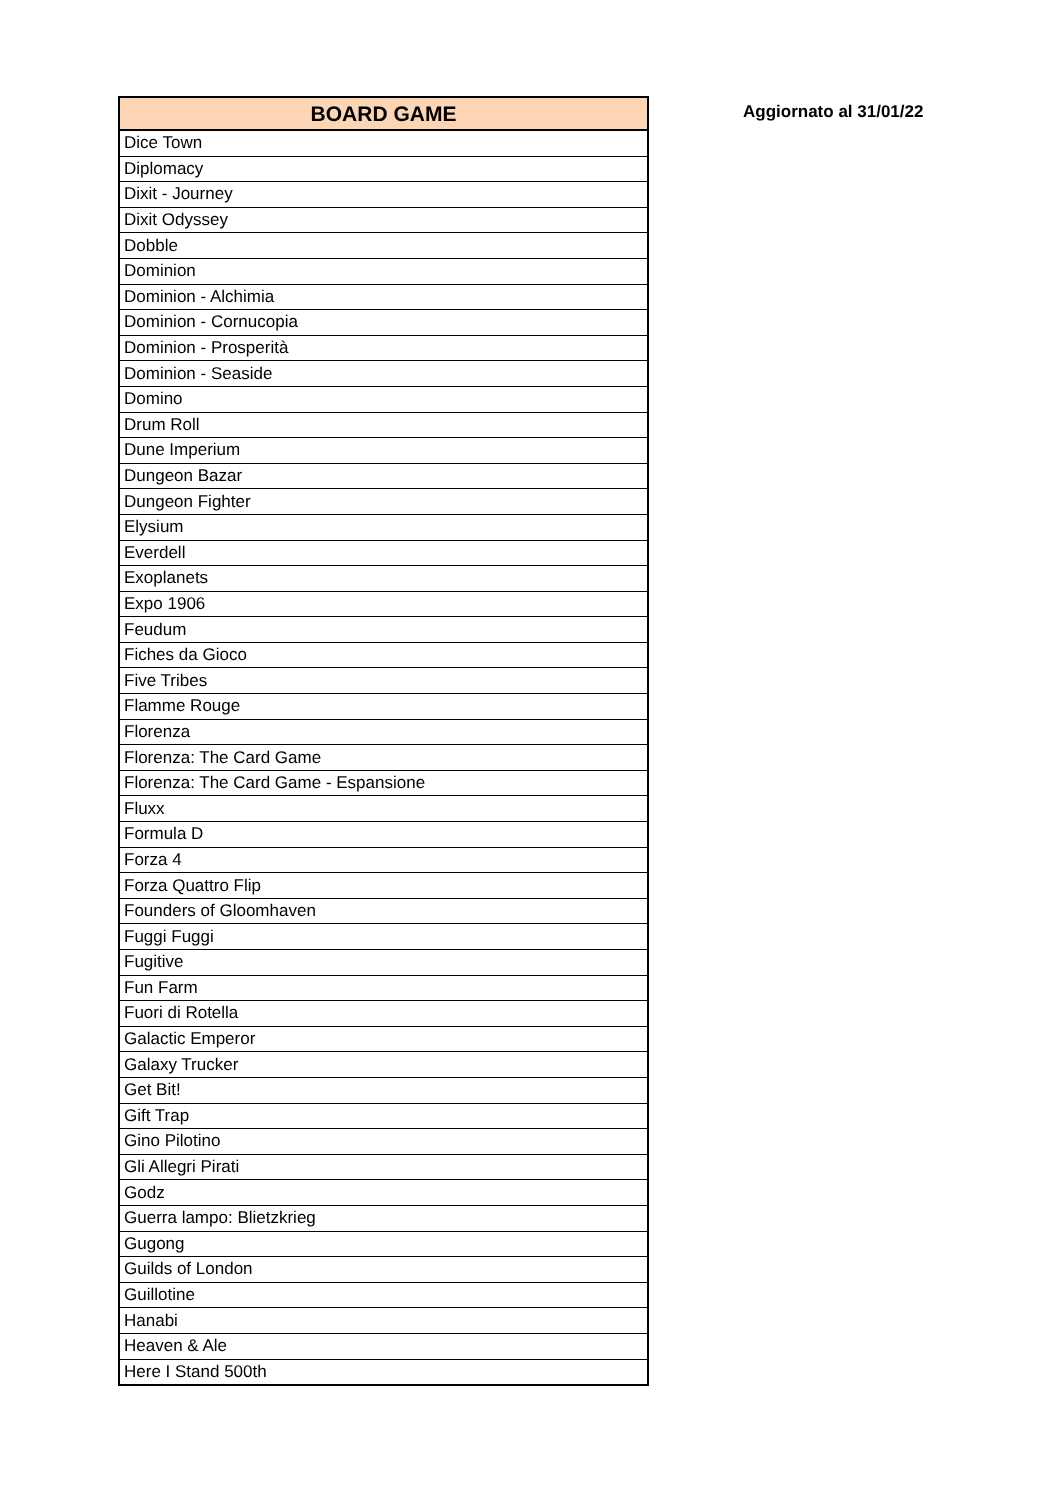| BOARD GAME |
| --- |
| Dice Town |
| Diplomacy |
| Dixit - Journey |
| Dixit Odyssey |
| Dobble |
| Dominion |
| Dominion - Alchimia |
| Dominion - Cornucopia |
| Dominion - Prosperità |
| Dominion - Seaside |
| Domino |
| Drum Roll |
| Dune Imperium |
| Dungeon Bazar |
| Dungeon Fighter |
| Elysium |
| Everdell |
| Exoplanets |
| Expo 1906 |
| Feudum |
| Fiches da Gioco |
| Five Tribes |
| Flamme Rouge |
| Florenza |
| Florenza: The Card Game |
| Florenza: The Card Game - Espansione |
| Fluxx |
| Formula D |
| Forza 4 |
| Forza Quattro Flip |
| Founders of Gloomhaven |
| Fuggi Fuggi |
| Fugitive |
| Fun Farm |
| Fuori di Rotella |
| Galactic Emperor |
| Galaxy Trucker |
| Get Bit! |
| Gift Trap |
| Gino Pilotino |
| Gli Allegri Pirati |
| Godz |
| Guerra lampo: Blietzkrieg |
| Gugong |
| Guilds of London |
| Guillotine |
| Hanabi |
| Heaven & Ale |
| Here I Stand 500th |
Aggiornato al 31/01/22